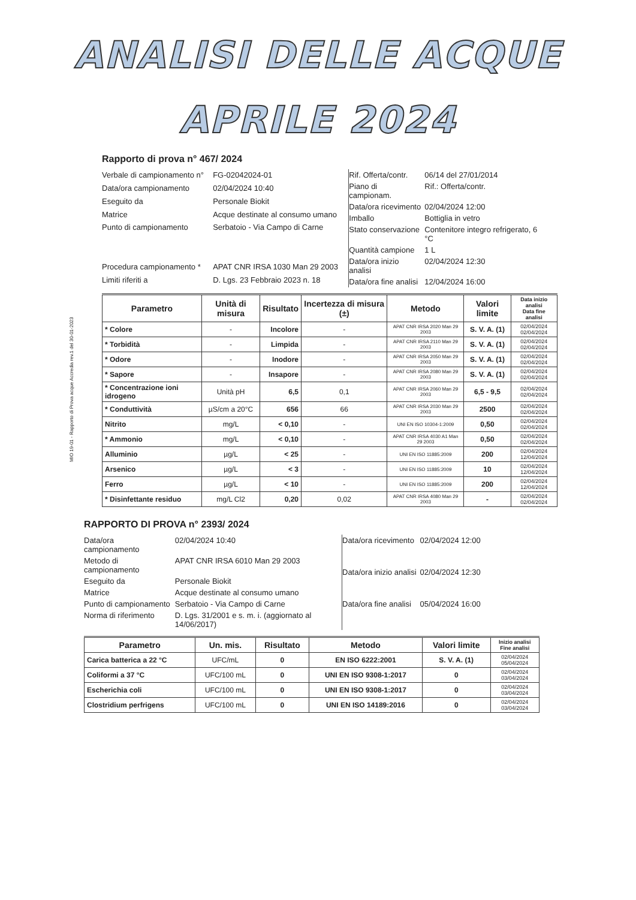ANALISI DELLE ACQUE
APRILE 2024
MIO 19-01 - Rapporto di Prova acque Accredia rev.1 del 30-01-2023
Rapporto di prova n° 467/ 2024
| Verbale di campionamento n° | FG-02042024-01 |
| Data/ora campionamento | 02/04/2024 10:40 |
| Eseguito da | Personale Biokit |
| Matrice | Acque destinate al consumo umano |
| Punto di campionamento | Serbatoio - Via Campo di Carne |
| Procedura campionamento * | APAT CNR IRSA 1030 Man 29 2003 |
| Limiti riferiti a | D. Lgs. 23 Febbraio 2023 n. 18 |
| Rif. Offerta/contr. | 06/14 del 27/01/2014 |
| Piano di campionam. | Rif.: Offerta/contr. |
| Data/ora ricevimento | 02/04/2024 12:00 |
| Imballo | Bottiglia in vetro |
| Stato conservazione | Contenitore integro refrigerato, 6 °C |
| Quantità campione | 1 L |
| Data/ora inizio analisi | 02/04/2024 12:30 |
| Data/ora fine analisi | 12/04/2024 16:00 |
| Parametro | Unità di misura | Risultato | Incertezza di misura (±) | Metodo | Valori limite | Data inizio analisi Data fine analisi |
| --- | --- | --- | --- | --- | --- | --- |
| * Colore | - | Incolore | - | APAT CNR IRSA 2020 Man 29 2003 | S. V. A. (1) | 02/04/2024 02/04/2024 |
| * Torbidità | - | Limpida | - | APAT CNR IRSA 2110 Man 29 2003 | S. V. A. (1) | 02/04/2024 02/04/2024 |
| * Odore | - | Inodore | - | APAT CNR IRSA 2050 Man 29 2003 | S. V. A. (1) | 02/04/2024 02/04/2024 |
| * Sapore | - | Insapore | - | APAT CNR IRSA 2080 Man 29 2003 | S. V. A. (1) | 02/04/2024 02/04/2024 |
| * Concentrazione ioni idrogeno | Unità pH | 6,5 | 0,1 | APAT CNR IRSA 2060 Man 29 2003 | 6,5 - 9,5 | 02/04/2024 02/04/2024 |
| * Conduttività | µS/cm a 20°C | 656 | 66 | APAT CNR IRSA 2030 Man 29 2003 | 2500 | 02/04/2024 02/04/2024 |
| Nitrito | mg/L | < 0,10 | - | UNI EN ISO 10304-1:2009 | 0,50 | 02/04/2024 02/04/2024 |
| * Ammonio | mg/L | < 0,10 | - | APAT CNR IRSA 4030 A1 Man 29 2003 | 0,50 | 02/04/2024 02/04/2024 |
| Alluminio | µg/L | < 25 | - | UNI EN ISO 11885:2009 | 200 | 02/04/2024 12/04/2024 |
| Arsenico | µg/L | < 3 | - | UNI EN ISO 11885:2009 | 10 | 02/04/2024 12/04/2024 |
| Ferro | µg/L | < 10 | - | UNI EN ISO 11885:2009 | 200 | 02/04/2024 12/04/2024 |
| * Disinfettante residuo | mg/L Cl2 | 0,20 | 0,02 | APAT CNR IRSA 4080 Man 29 2003 | - | 02/04/2024 02/04/2024 |
RAPPORTO DI PROVA n° 2393/ 2024
| Data/ora campionamento | 02/04/2024 10:40 |
| Metodo di campionamento | APAT CNR IRSA 6010 Man 29 2003 |
| Eseguito da | Personale Biokit |
| Matrice | Acque destinate al consumo umano |
| Punto di campionamento | Serbatoio - Via Campo di Carne |
| Norma di riferimento | D. Lgs. 31/2001 e s. m. i. (aggiornato al 14/06/2017) |
| Data/ora ricevimento | 02/04/2024 12:00 |
| Data/ora inizio analisi | 02/04/2024 12:30 |
| Data/ora fine analisi | 05/04/2024 16:00 |
| Parametro | Un. mis. | Risultato | Metodo | Valori limite | Inizio analisi Fine analisi |
| --- | --- | --- | --- | --- | --- |
| Carica batterica a 22 °C | UFC/mL | 0 | EN ISO 6222:2001 | S. V. A. (1) | 02/04/2024 05/04/2024 |
| Coliformi a 37 °C | UFC/100 mL | 0 | UNI EN ISO 9308-1:2017 | 0 | 02/04/2024 03/04/2024 |
| Escherichia coli | UFC/100 mL | 0 | UNI EN ISO 9308-1:2017 | 0 | 02/04/2024 03/04/2024 |
| Clostridium perfrigens | UFC/100 mL | 0 | UNI EN ISO 14189:2016 | 0 | 02/04/2024 03/04/2024 |